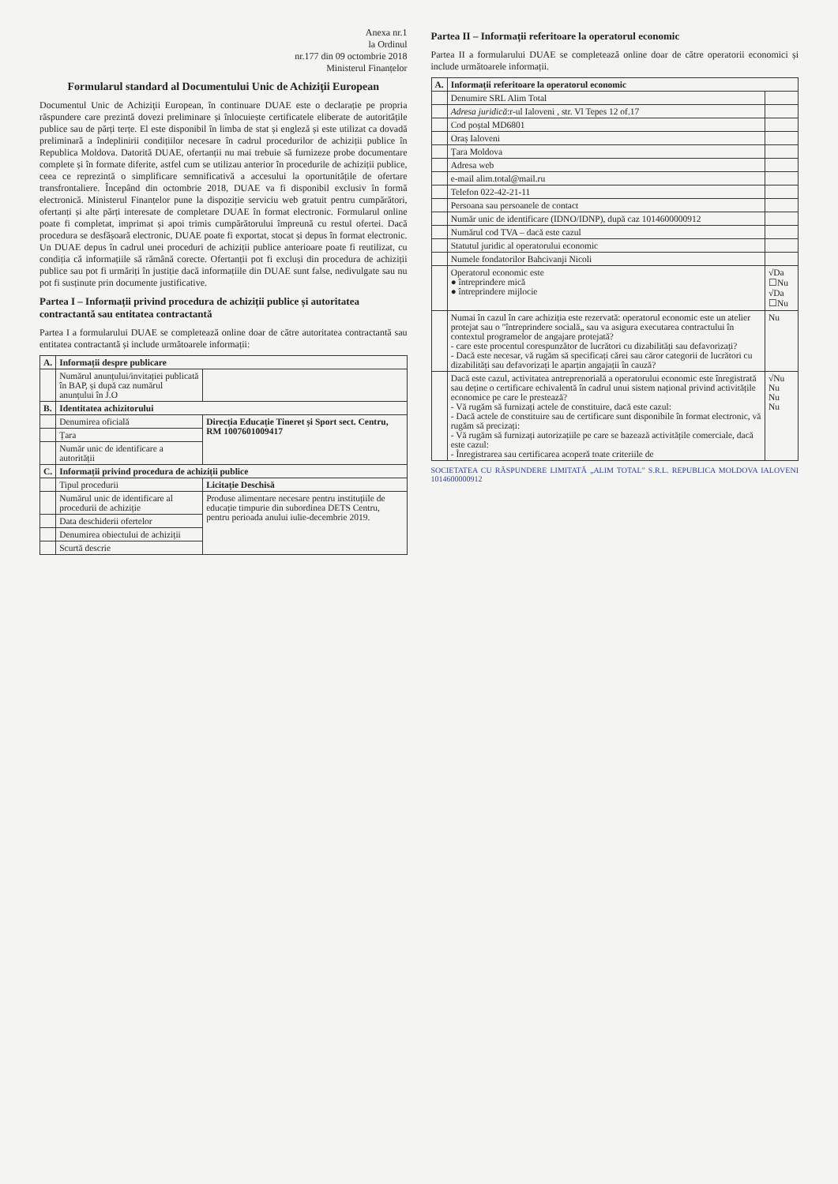Anexa nr.1
la Ordinul
nr.177 din 09 octombrie 2018
Ministerul Finanțelor
Formularul standard al Documentului Unic de Achiziţii European
Documentul Unic de Achiziţii European, în continuare DUAE este o declarație pe propria răspundere care prezintă dovezi preliminare și înlocuiește certificatele eliberate de autoritățile publice sau de părți terțe. El este disponibil în limba de stat și engleză și este utilizat ca dovadă preliminară a îndeplinirii condițiilor necesare în cadrul procedurilor de achiziții publice în Republica Moldova. Datorită DUAE, ofertanții nu mai trebuie să furnizeze probe documentare complete și în formate diferite, astfel cum se utilizau anterior în procedurile de achiziții publice, ceea ce reprezintă o simplificare semnificativă a accesului la oportunitățile de ofertare transfrontaliere. Începând din octombrie 2018, DUAE va fi disponibil exclusiv în formă electronică. Ministerul Finanțelor pune la dispoziție serviciu web gratuit pentru cumpărători, ofertanți și alte părți interesate de completare DUAE în format electronic. Formularul online poate fi completat, imprimat și apoi trimis cumpărătorului împreună cu restul ofertei. Dacă procedura se desfășoară electronic, DUAE poate fi exportat, stocat și depus în format electronic. Un DUAE depus în cadrul unei proceduri de achiziții publice anterioare poate fi reutilizat, cu condiția că informațiile să rămână corecte. Ofertanții pot fi excluși din procedura de achiziții publice sau pot fi urmăriți în justiție dacă informațiile din DUAE sunt false, nedivulgate sau nu pot fi susținute prin documente justificative.
Partea I – Informații privind procedura de achiziții publice și autoritatea contractantă sau entitatea contractantă
Partea I a formularului DUAE se completează online doar de către autoritatea contractantă sau entitatea contractantă și include următoarele informații:
| A. | Informații despre publicare | |
| --- | --- | --- |
| | Numărul anunțului/invitației publicată în BAP, și după caz numărul anunțului în J.O | |
| B. | Identitatea achizitorului | |
| | Denumirea oficială | Direcția Educație Tineret și Sport sect. Centru, RM 1007601009417 |
| | Țara | |
| | Număr unic de identificare a autorității | |
| C. | Informații privind procedura de achiziții publice | |
| | Tipul procedurii | Licitație Deschisă |
| | Numărul unic de identificare al procedurii de achiziție | Produse alimentare necesare pentru instituțiile de educație timpurie din subordinea DETS Centru, pentru perioada anului iulie-decembrie 2019. |
| | Data deschiderii ofertelor | |
| | Denumirea obiectului de achiziții | |
| | Scurtă descrie | |
Partea II – Informații referitoare la operatorul economic
Partea II a formularului DUAE se completează online doar de către operatorii economici și include următoarele informații.
| A. | Informații referitoare la operatorul economic | |
| --- | --- | --- |
| | Denumire SRL Alim Total | |
| | Adresa juridică :r-ul Ialoveni , str. Vl Tepes 12 of.17 | |
| | Cod poștal MD6801 | |
| | Oraș Ialoveni | |
| | Țara Moldova | |
| | Adresa web | |
| | e-mail alim.total@mail.ru | |
| | Telefon 022-42-21-11 | |
| | Persoana sau persoanele de contact | |
| | Număr unic de identificare (IDNO/IDNP), după caz 1014600000912 | |
| | Numărul cod TVA – dacă este cazul | |
| | Statutul juridic al operatorului economic | |
| | Numele fondatorilor Bahcivanji Nicoli | |
| | Operatorul economic este ● întreprindere mică ● întreprindere mijlocie | √Da ☐Nu √Da ☐Nu |
| | Numai în cazul în care achiziția este rezervată: operatorul economic este un atelier protejat sau o "întreprindere socială„ sau va asigura executarea contractului în contextul programelor de angajare protejată? - care este procentul corespunzător de lucrători cu dizabilități sau defavorizați? - Dacă este necesar, vă rugăm să specificați cărei sau căror categorii de lucrători cu dizabilități sau defavorizați le aparțin angajații în cauză? | Nu |
| | Dacă este cazul, activitatea antreprenorială a operatorului economic este înregistrată sau deține o certificare echivalentă în cadrul unui sistem național privind activitățile economice pe care le prestează? - Vă rugăm să furnizați actele de constituire, dacă este cazul: - Dacă actele de constituire sau de certificare sunt disponibile în format electronic, vă rugăm să precizați: - Vă rugăm să furnizați autorizațiile pe care se bazează activitățile comerciale, dacă este cazul: - Înregistrarea sau certificarea acoperă toate criteriile de | √Nu Nu Nu Nu |
SOCIETATEA CU RĂSPUNDERE LIMITATĂ „ALIM TOTAL" S.R.L. REPUBLICA MOLDOVA IALOVENI 1014600000912